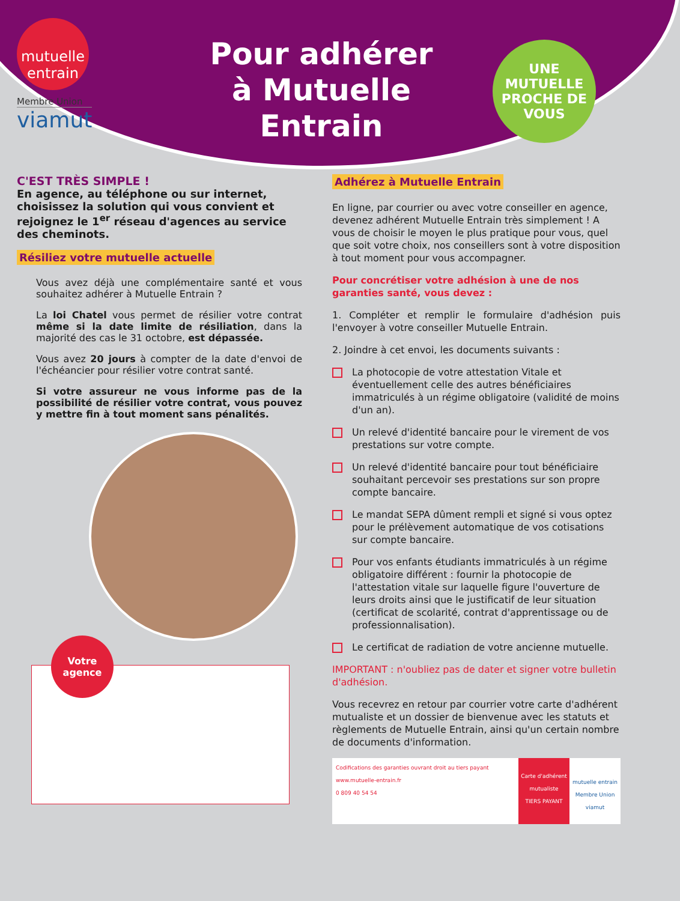mutuelle entrain
Membre Union
viamut
Pour adhérer à Mutuelle Entrain
UNE
MUTUELLE
PROCHE DE
VOUS
C'EST TRÈS SIMPLE !
En agence, au téléphone ou sur internet, choisissez la solution qui vous convient et rejoignez le 1<sup>er</sup> réseau d'agences au service des cheminots.
Résiliez votre mutuelle actuelle
Vous avez déjà une complémentaire santé et vous souhaitez adhérer à Mutuelle Entrain ?
La loi Chatel vous permet de résilier votre contrat même si la date limite de résiliation, dans la majorité des cas le 31 octobre, est dépassée.
Vous avez 20 jours à compter de la date d'envoi de l'échéancier pour résilier votre contrat santé.
Si votre assureur ne vous informe pas de la possibilité de résilier votre contrat, vous pouvez y mettre fin à tout moment sans pénalités.
Votre
agence
Adhérez à Mutuelle Entrain
En ligne, par courrier ou avec votre conseiller en agence, devenez adhérent Mutuelle Entrain très simplement ! A vous de choisir le moyen le plus pratique pour vous, quel que soit votre choix, nos conseillers sont à votre disposition à tout moment pour vous accompagner.
Pour concrétiser votre adhésion à une de nos garanties santé, vous devez :
1. Compléter et remplir le formulaire d'adhésion puis l'envoyer à votre conseiller Mutuelle Entrain.
2. Joindre à cet envoi, les documents suivants :
La photocopie de votre attestation Vitale et éventuellement celle des autres bénéficiaires immatriculés à un régime obligatoire (validité de moins d'un an).
Un relevé d'identité bancaire pour le virement de vos prestations sur votre compte.
Un relevé d'identité bancaire pour tout bénéficiaire souhaitant percevoir ses prestations sur son propre compte bancaire.
Le mandat SEPA dûment rempli et signé si vous optez pour le prélèvement automatique de vos cotisations sur compte bancaire.
Pour vos enfants étudiants immatriculés à un régime obligatoire différent : fournir la photocopie de l'attestation vitale sur laquelle figure l'ouverture de leurs droits ainsi que le justificatif de leur situation (certificat de scolarité, contrat d'apprentissage ou de professionnalisation).
Le certificat de radiation de votre ancienne mutuelle.
IMPORTANT : n'oubliez pas de dater et signer votre bulletin d'adhésion.
Vous recevrez en retour par courrier votre carte d'adhérent mutualiste et un dossier de bienvenue avec les statuts et règlements de Mutuelle Entrain, ainsi qu'un certain nombre de documents d'information.
Codifications des garanties ouvrant droit au tiers payant
www.mutuelle-entrain.fr
0 809 40 54 54
Carte d'adhérent
mutualiste
TIERS PAYANT
mutuelle entrain
Membre Union
viamut